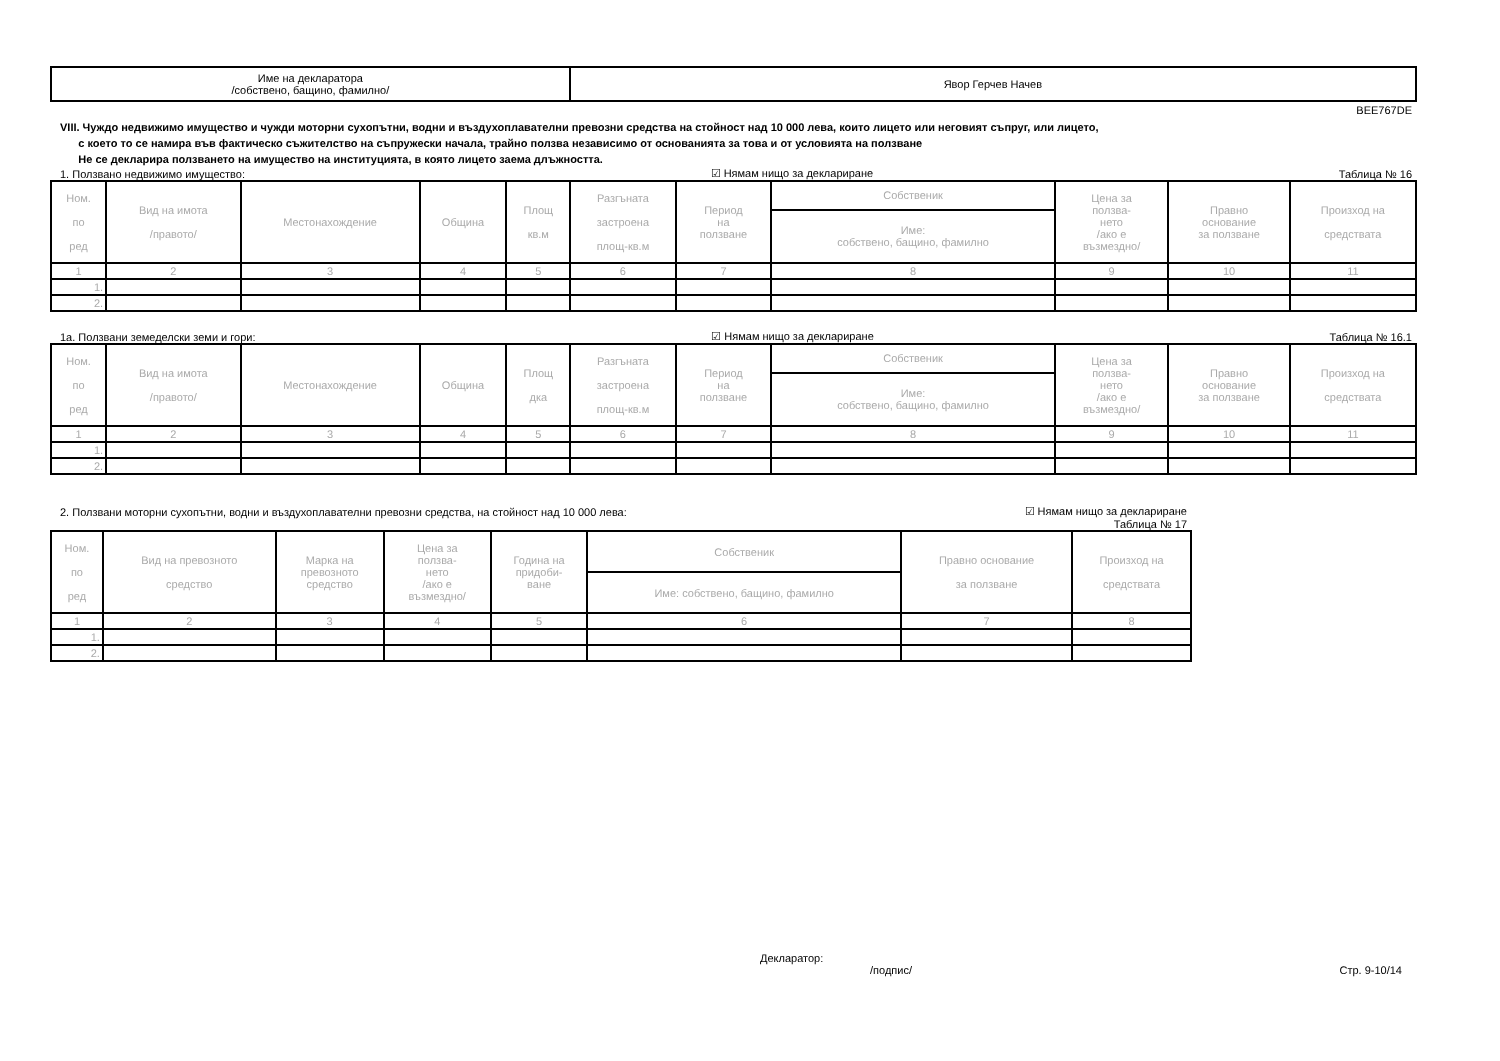| Име на декларатора /собствено, бащино, фамилно/ | Явор Герчев Начев |
BEE767DE
VIII. Чуждо недвижимо имущество и чужди моторни сухопътни, водни и въздухоплавателни превозни средства на стойност над 10 000 лева, които лицето или неговият съпруг, или лицето,
с което то се намира във фактическо съжителство на съпружески начала, трайно ползва независимо от основанията за това и от условията на ползване
Не се декларира ползването на имущество на институцията, в която лицето заема длъжността.
1. Ползвано недвижимо имущество: ☑ Нямам нищо за деклариране Таблица № 16
| Ном. по ред | Вид на имота /правото/ | Местонахождение | Община | Площ кв.м | Разгъната застроена площ-кв.м | Период на ползване | Собственик | Цена за ползва- нето /ако е възмездно/ | Правно основание за ползване | Произход на средствата |
| --- | --- | --- | --- | --- | --- | --- | --- | --- | --- | --- |
| | | | | | | | Име: собствено, бащино, фамилно | | | |
| 1 | 2 | 3 | 4 | 5 | 6 | 7 | 8 | 9 | 10 | 11 |
| 1. | | | | | | | | | | |
| 2. | | | | | | | | | | |
1а. Ползвани земеделски земи и гори: ☑ Нямам нищо за деклариране Таблица № 16.1
| Ном. по ред | Вид на имота /правото/ | Местонахождение | Община | Площ дка | Разгъната застроена площ-кв.м | Период на ползване | Собственик | Цена за ползва- нето /ако е възмездно/ | Правно основание за ползване | Произход на средствата |
| --- | --- | --- | --- | --- | --- | --- | --- | --- | --- | --- |
| | | | | | | | Име: собствено, бащино, фамилно | | | |
| 1 | 2 | 3 | 4 | 5 | 6 | 7 | 8 | 9 | 10 | 11 |
| 1. | | | | | | | | | | |
| 2. | | | | | | | | | | |
2. Ползвани моторни сухопътни, водни и въздухоплавателни превозни средства, на стойност над 10 000 лева: ☑ Нямам нищо за деклариране
Таблица № 17
| Ном. по ред | Вид на превозното средство | Марка на превозното средство | Цена за ползва- нето /ако е възмездно/ | Година на придоби- ване | Собственик | Правно основание за ползване | Произход на средствата |
| --- | --- | --- | --- | --- | --- | --- | --- |
| | | | | | Име: собствено, бащино, фамилно | | |
| 1 | 2 | 3 | 4 | 5 | 6 | 7 | 8 |
| 1. | | | | | | | |
| 2. | | | | | | | |
Декларатор:
/подпис/ Стр. 9-10/14